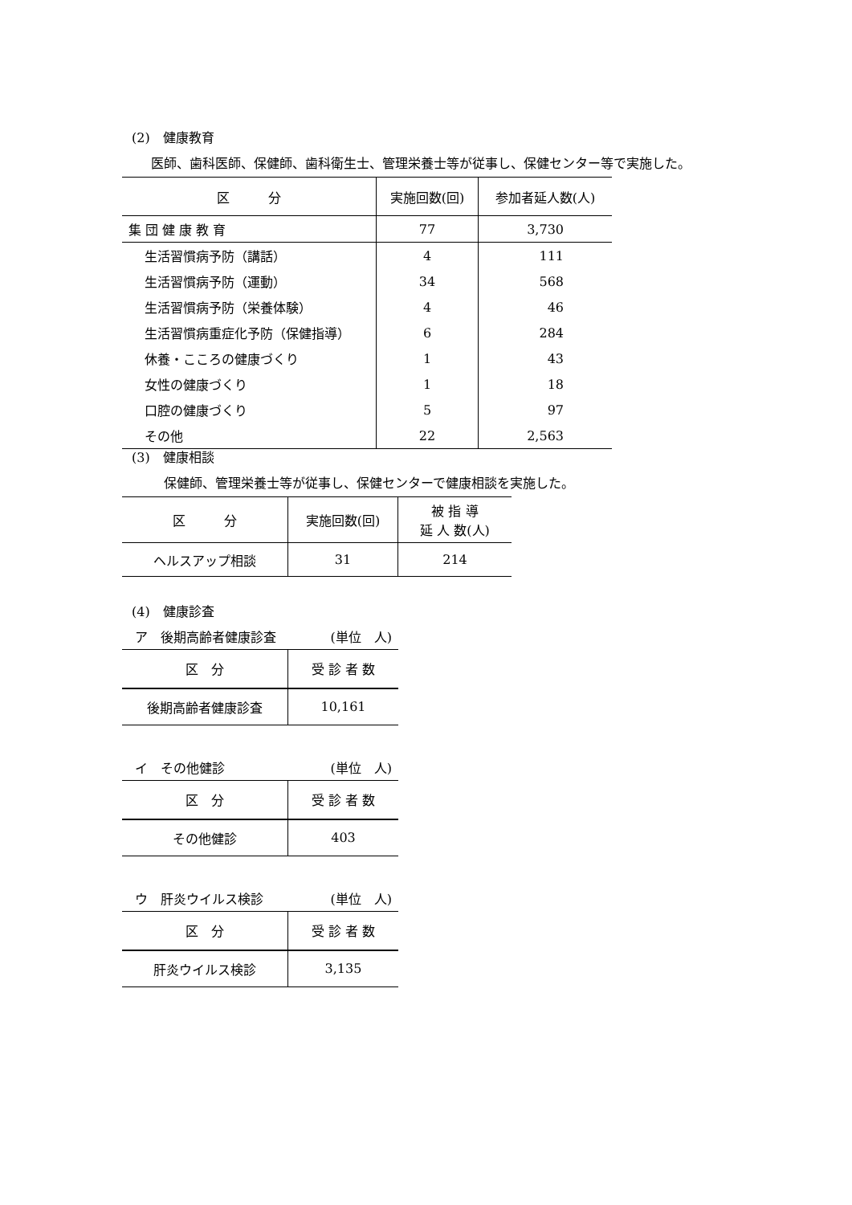(2)　健康教育
医師、歯科医師、保健師、歯科衛生士、管理栄養士等が従事し、保健センター等で実施した。
| 区 分 | 実施回数(回) | 参加者延人数(人) |
| --- | --- | --- |
| 集 団 健 康 教 育 | 77 | 3,730 |
| 生活習慣病予防（講話） | 4 | 111 |
| 生活習慣病予防（運動） | 34 | 568 |
| 生活習慣病予防（栄養体験） | 4 | 46 |
| 生活習慣病重症化予防（保健指導） | 6 | 284 |
| 休養・こころの健康づくり | 1 | 43 |
| 女性の健康づくり | 1 | 18 |
| 口腔の健康づくり | 5 | 97 |
| その他 | 22 | 2,563 |
(3)　健康相談
保健師、管理栄養士等が従事し、保健センターで健康相談を実施した。
| 区 分 | 実施回数(回) | 被 指 導 延 人 数(人) |
| --- | --- | --- |
| ヘルスアップ相談 | 31 | 214 |
(4)　健康診査
ア　後期高齢者健康診査 (単位　人)
| 区 分 | 受 診 者 数 |
| --- | --- |
| 後期高齢者健康診査 | 10,161 |
イ　その他健診 (単位　人)
| 区 分 | 受 診 者 数 |
| --- | --- |
| その他健診 | 403 |
ウ　肝炎ウイルス検診 (単位　人)
| 区 分 | 受 診 者 数 |
| --- | --- |
| 肝炎ウイルス検診 | 3,135 |